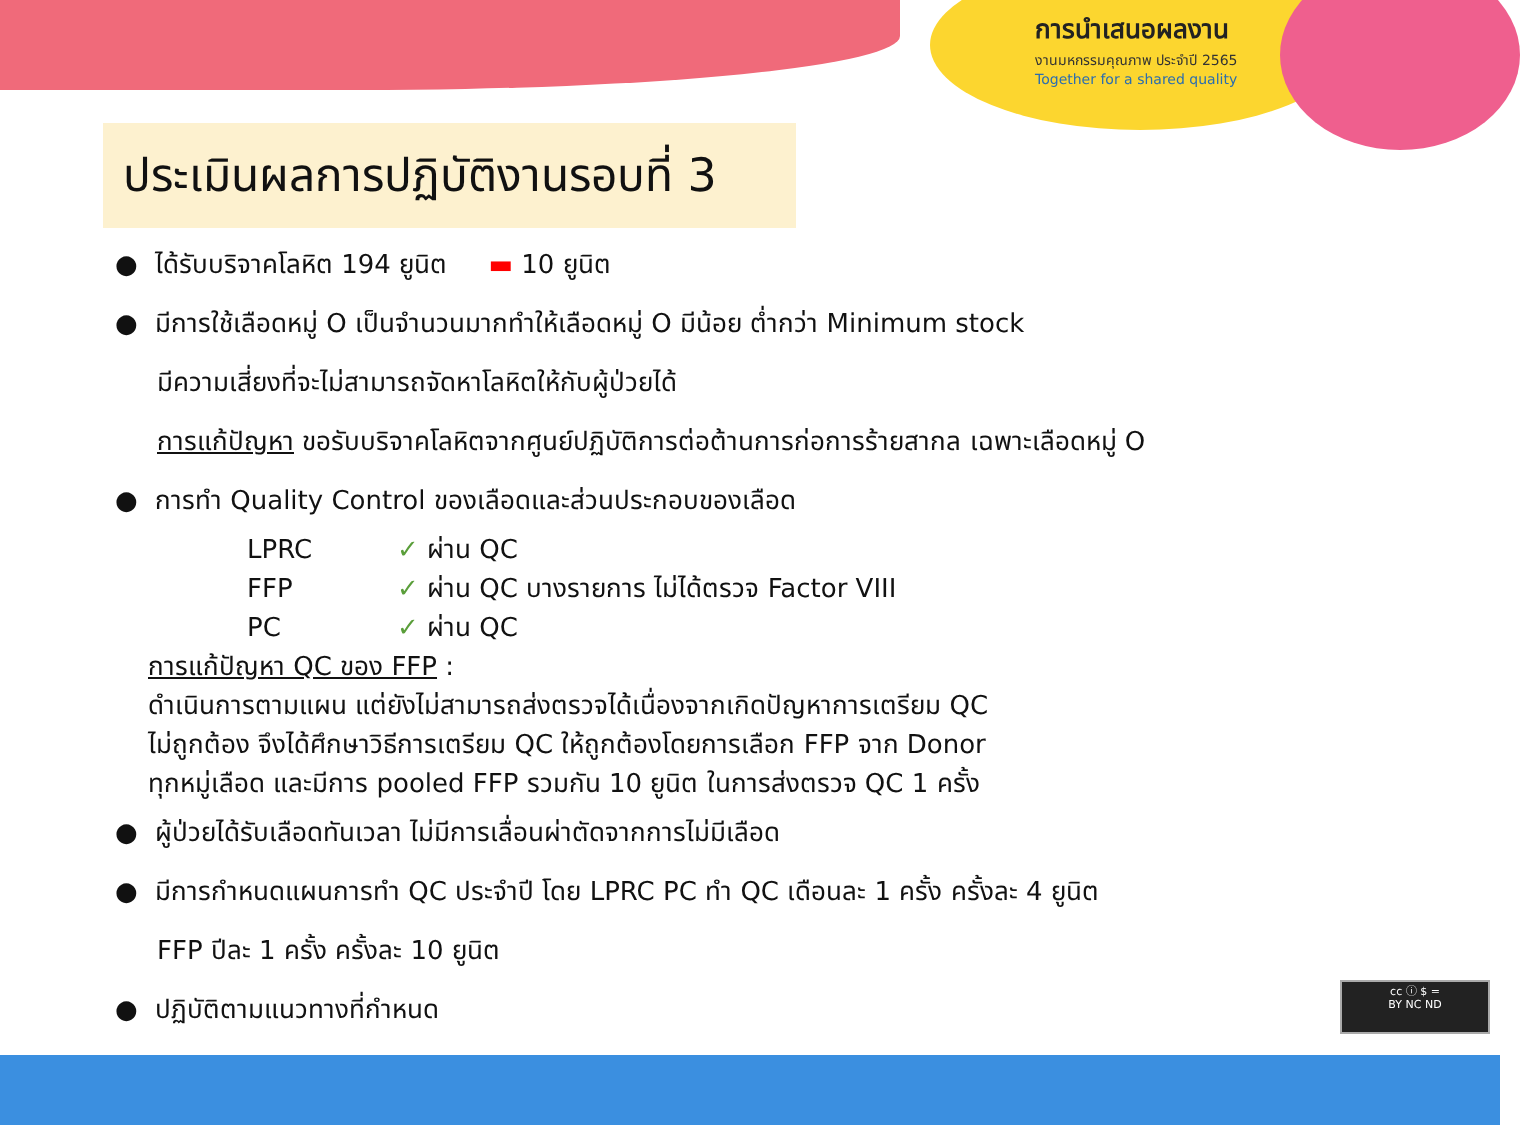การนำเสนอผลงาน
งานมหกรรมคุณภาพ ประจำปี 2565
Together for a shared quality
ประเมินผลการปฏิบัติงานรอบที่ 3
● ได้รับบริจาคโลหิต 194 ยูนิต ▬ 10 ยูนิต
● มีการใช้เลือดหมู่ O เป็นจำนวนมากทำให้เลือดหมู่ O มีน้อย ต่ำกว่า Minimum stock
มีความเสี่ยงที่จะไม่สามารถจัดหาโลหิตให้กับผู้ป่วยได้
การแก้ปัญหา ขอรับบริจาคโลหิตจากศูนย์ปฏิบัติการต่อต้านการก่อการร้ายสากล เฉพาะเลือดหมู่ O
● การทำ Quality Control ของเลือดและส่วนประกอบของเลือด
LPRC ✓ ผ่าน QC
FFP ✓ ผ่าน QC บางรายการ ไม่ได้ตรวจ Factor VIII
PC ✓ ผ่าน QC
การแก้ปัญหา QC ของ FFP :
ดำเนินการตามแผน แต่ยังไม่สามารถส่งตรวจได้เนื่องจากเกิดปัญหาการเตรียม QC
ไม่ถูกต้อง จึงได้ศึกษาวิธีการเตรียม QC ให้ถูกต้องโดยการเลือก FFP จาก Donor
ทุกหมู่เลือด และมีการ pooled FFP รวมกัน 10 ยูนิต ในการส่งตรวจ QC 1 ครั้ง
● ผู้ป่วยได้รับเลือดทันเวลา ไม่มีการเลื่อนผ่าตัดจากการไม่มีเลือด
● มีการกำหนดแผนการทำ QC ประจำปี โดย LPRC PC ทำ QC เดือนละ 1 ครั้ง ครั้งละ 4 ยูนิต
FFP ปีละ 1 ครั้ง ครั้งละ 10 ยูนิต
● ปฏิบัติตามแนวทางที่กำหนด
cc ⓘ $ =
BY NC ND